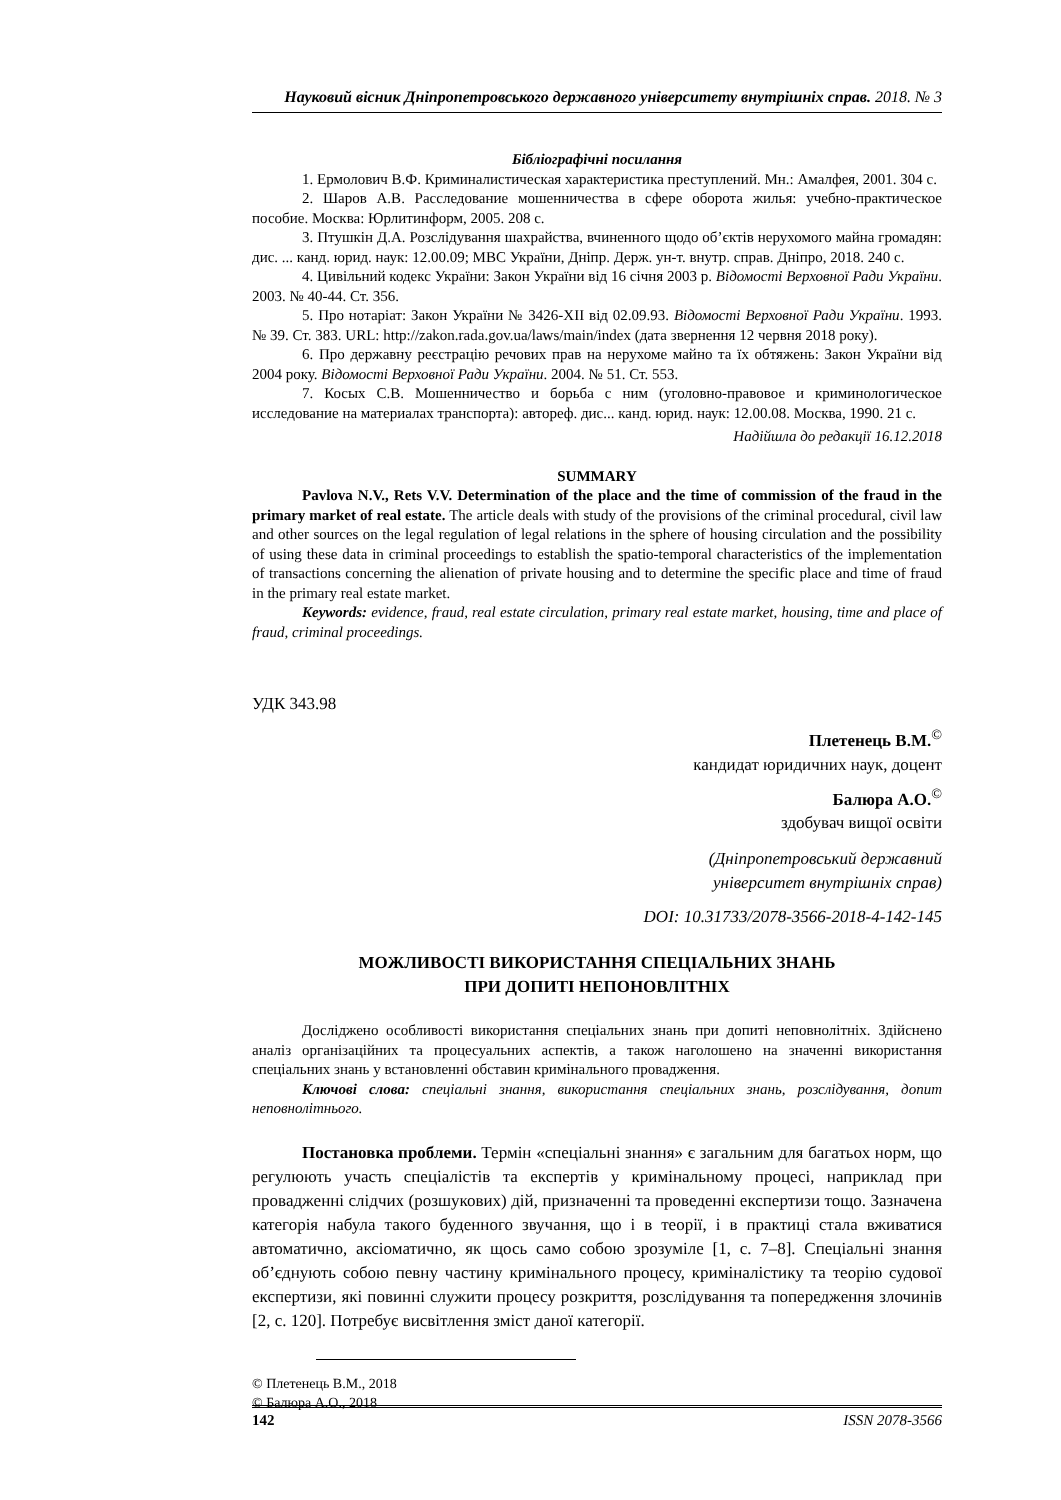Науковий вісник Дніпропетровського державного університету внутрішніх справ. 2018. № 3
Бібліографічні посилання
1. Ермолович В.Ф. Криминалистическая характеристика преступлений. Мн.: Амалфея, 2001. 304 с.
2. Шаров А.В. Расследование мошенничества в сфере оборота жилья: учебно-практическое пособие. Москва: Юрлитинформ, 2005. 208 с.
3. Птушкін Д.А. Розслідування шахрайства, вчиненного щодо об’єктів нерухомого майна громадян: дис. ... канд. юрид. наук: 12.00.09; МВС України, Дніпр. Держ. ун-т. внутр. справ. Дніпро, 2018. 240 с.
4. Цивільний кодекс України: Закон України від 16 січня 2003 р. Відомості Верховної Ради України. 2003. № 40-44. Ст. 356.
5. Про нотаріат: Закон України № 3426-XII від 02.09.93. Відомості Верховної Ради України. 1993. № 39. Ст. 383. URL: http://zakon.rada.gov.ua/laws/main/index (дата звернення 12 червня 2018 року).
6. Про державну реєстрацію речових прав на нерухоме майно та їх обтяжень: Закон України від 2004 року. Відомості Верховної Ради України. 2004. № 51. Ст. 553.
7. Косых С.В. Мошенничество и борьба с ним (уголовно-правовое и криминологическое исследование на материалах транспорта): автореф. дис... канд. юрид. наук: 12.00.08. Москва, 1990. 21 с.
Надійшла до редакції 16.12.2018
SUMMARY
Pavlova N.V., Rets V.V. Determination of the place and the time of commission of the fraud in the primary market of real estate. The article deals with study of the provisions of the criminal procedural, civil law and other sources on the legal regulation of legal relations in the sphere of housing circulation and the possibility of using these data in criminal proceedings to establish the spatio-temporal characteristics of the implementation of transactions concerning the alienation of private housing and to determine the specific place and time of fraud in the primary real estate market.
Keywords: evidence, fraud, real estate circulation, primary real estate market, housing, time and place of fraud, criminal proceedings.
УДК 343.98
Плетенець В.М.<sup>©</sup>
кандидат юридичних наук, доцент
Балюра А.О.<sup>©</sup>
здобувач вищої освіти
(Дніпропетровський державний
університет внутрішніх справ)
DOI: 10.31733/2078-3566-2018-4-142-145
МОЖЛИВОСТІ ВИКОРИСТАННЯ СПЕЦІАЛЬНИХ ЗНАНЬ
ПРИ ДОПИТІ НЕПОНОВЛІТНІХ
Досліджено особливості використання спеціальних знань при допиті неповнолітніх. Здійснено аналіз організаційних та процесуальних аспектів, а також наголошено на значенні використання спеціальних знань у встановленні обставин кримінального провадження.
Ключові слова: спеціальні знання, використання спеціальних знань, розслідування, допит неповнолітнього.
Постановка проблеми. Термін «спеціальні знання» є загальним для багатьох норм, що регулюють участь спеціалістів та експертів у кримінальному процесі, наприклад при провадженні слідчих (розшукових) дій, призначенні та проведенні експертизи тощо. Зазначена категорія набула такого буденного звучання, що і в теорії, і в практиці стала вживатися автоматично, аксіоматично, як щось само собою зрозуміле [1, с. 7–8]. Спеціальні знання об’єднують собою певну частину кримінального процесу, криміналістику та теорію судової експертизи, які повинні служити процесу розкриття, розслідування та попередження злочинів [2, с. 120]. Потребує висвітлення зміст даної категорії.
© Плетенець В.М., 2018
© Балюра А.О., 2018
142 ISSN 2078-3566